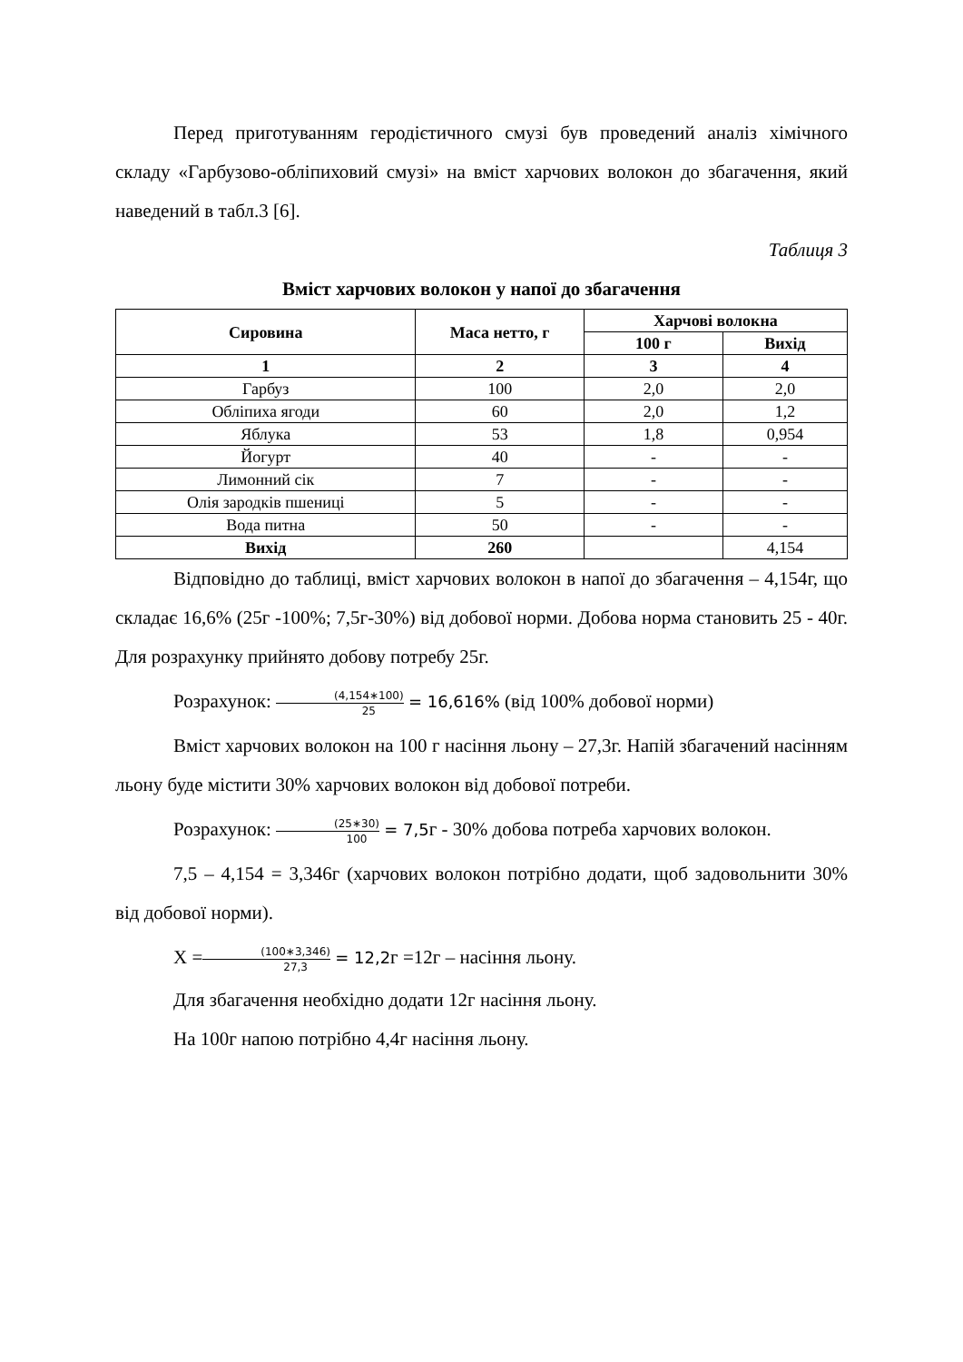Перед приготуванням геродієтичного смузі був проведений аналіз хімічного складу «Гарбузово-обліпиховий смузі» на вміст харчових волокон до збагачення, який наведений в табл.3 [6].
Таблиця 3
Вміст харчових волокон у напої до збагачення
| Сировина | Маса нетто, г | Харчові волокна | |
| --- | --- | --- | --- |
| | | 100 г | Вихід |
| 1 | 2 | 3 | 4 |
| Гарбуз | 100 | 2,0 | 2,0 |
| Обліпиха ягоди | 60 | 2,0 | 1,2 |
| Яблука | 53 | 1,8 | 0,954 |
| Йогурт | 40 | - | - |
| Лимонний сік | 7 | - | - |
| Олія зародків пшениці | 5 | - | - |
| Вода питна | 50 | - | - |
| Вихід | 260 | | 4,154 |
Відповідно до таблиці, вміст харчових волокон в напої до збагачення – 4,154г, що складає 16,6% (25г -100%; 7,5г-30%) від добової норми. Добова норма становить 25 - 40г. Для розрахунку прийнято добову потребу 25г.
Розрахунок: (4,154∗100) 25 = 16,616% (від 100% добової норми)
Вміст харчових волокон на 100 г насіння льону – 27,3г. Напій збагачений насінням льону буде містити 30% харчових волокон від добової потреби.
Розрахунок: (25∗30) 100 = 7,5г - 30% добова потреба харчових волокон.
7,5 – 4,154 = 3,346г (харчових волокон потрібно додати, щоб задовольнити 30% від добової норми).
X =(100∗3,346) 27,3 = 12,2г =12г – насіння льону.
Для збагачення необхідно додати 12г насіння льону.
На 100г напою потрібно 4,4г насіння льону.